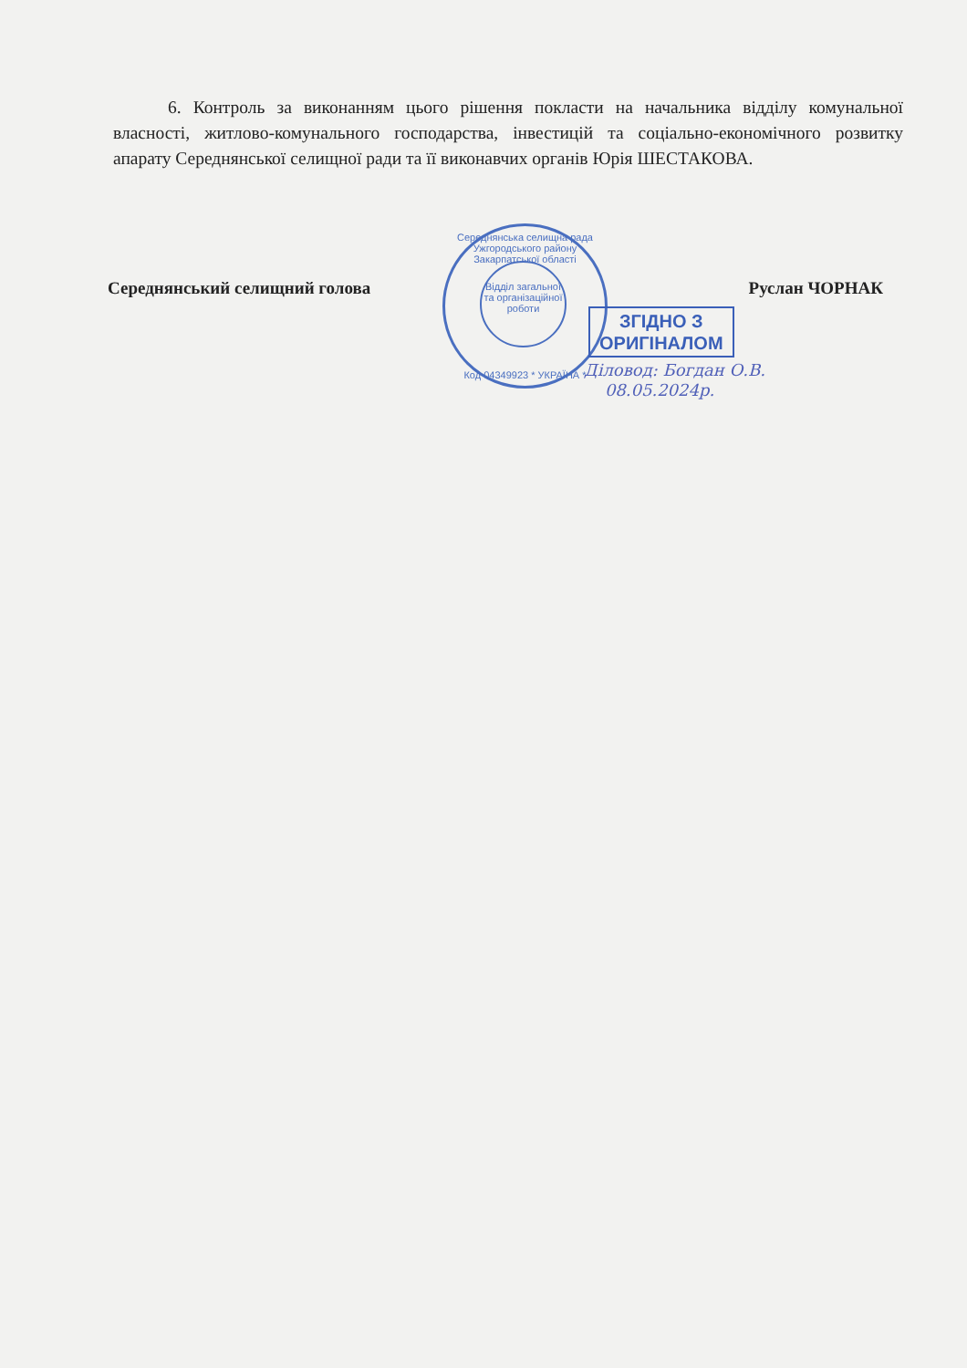6. Контроль за виконанням цього рішення покласти на начальника відділу комунальної власності, житлово-комунального господарства, інвестицій та соціально-економічного розвитку апарату Середнянської селищної ради та її виконавчих органів Юрія ШЕСТАКОВА.
Середнянський селищний голова Руслан ЧОРНАК
Середнянська селищна рада Ужгородського району Закарпатської області
Відділ загальної та організаційної роботи
Код 04349923 * УКРАЇНА *
ЗГІДНО З
ОРИГІНАЛОМ
Діловод: Богдан О.В.
08.05.2024р.